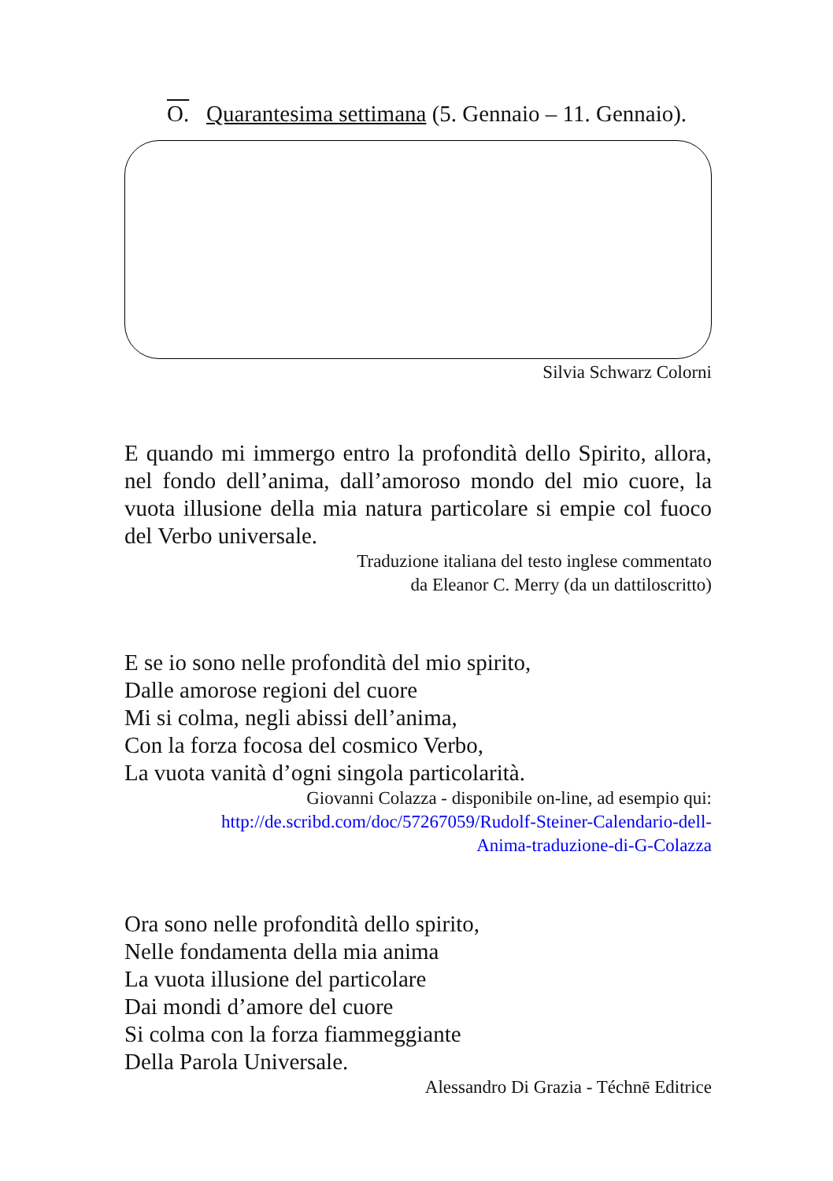O. Quarantesima settimana (5. Gennaio – 11. Gennaio).
Silvia Schwarz Colorni
E quando mi immergo entro la profondità dello Spirito, allora, nel fondo dell’anima, dall’amoroso mondo del mio cuore, la vuota illusione della mia natura particolare si empie col fuoco del Verbo universale.
Traduzione italiana del testo inglese commentato
da Eleanor C. Merry (da un dattiloscritto)
E se io sono nelle profondità del mio spirito,
Dalle amorose regioni del cuore
Mi si colma, negli abissi dell’anima,
Con la forza focosa del cosmico Verbo,
La vuota vanità d’ogni singola particolarità.
Giovanni Colazza - disponibile on-line, ad esempio qui:
http://de.scribd.com/doc/57267059/Rudolf-Steiner-Calendario-dell-
Anima-traduzione-di-G-Colazza
Ora sono nelle profondità dello spirito,
Nelle fondamenta della mia anima
La vuota illusione del particolare
Dai mondi d’amore del cuore
Si colma con la forza fiammeggiante
Della Parola Universale.
Alessandro Di Grazia - Téchnē Editrice